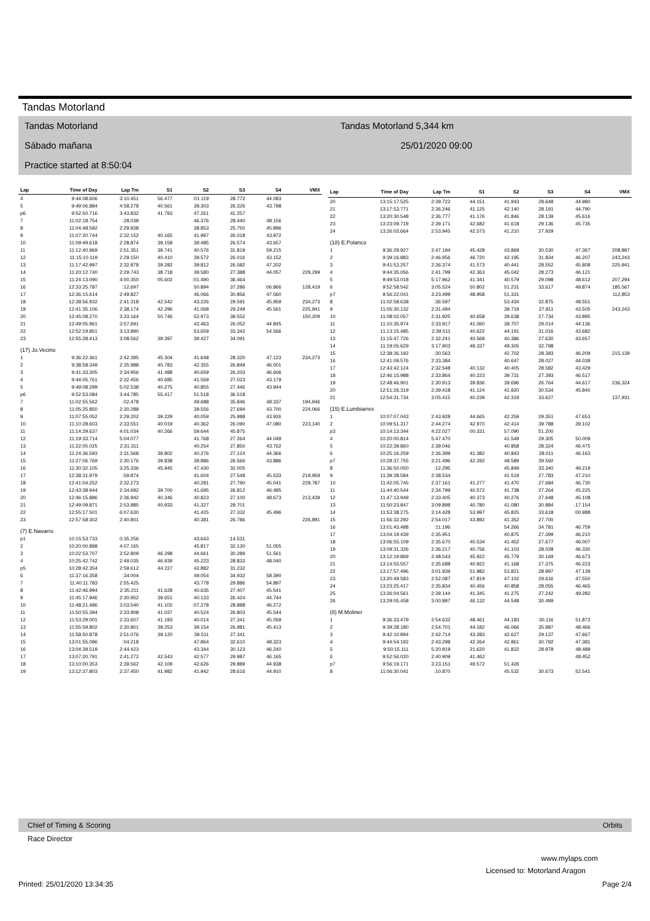Tandas Motorland
Tandas Motorland Tandas Motorland 5,344 km
Sábado mañana 25/01/2020 09:00
Practice started at 8:50:04
| Lap | Time of Day | Lap Tm | S1 | S2 | S3 | S4 | VMX |
| --- | --- | --- | --- | --- | --- | --- | --- |
| 4 | 9:44:08.606 | 3:10.451 | 56.477 | :01.119 | 28.772 | 44.083 | |
| 5 | 9:49:06.884 | 4:58.278 | 40.561 | 39.303 | 26.326 | 43.798 | |
| p6 | 9:52:50.716 | 3:43.832 | 41.793 | 47.261 | 41.257 | | |
| 7 | 11:02:18.754 | :28.038 | | 46.376 | 28.440 | 48.156 | |
| 8 | 11:04:48.592 | 2:29.838 | | 38.853 | 25.750 | 45.896 | |
| 9 | 11:07:20.744 | 2:32.152 | 40.165 | 41.997 | 26.018 | 43.972 | |
| 10 | 11:09:49.618 | 2:28.874 | 39.158 | 39.485 | 26.574 | 43.657 | |
| 11 | 11:12:40.969 | 2:51.351 | 39.741 | 40.576 | 31.819 | 59.215 | |
| 12 | 11:15:10.119 | 2:29.150 | 40.410 | 39.572 | 26.016 | 43.152 | |
| 13 | 11:17:42.997 | 2:32.878 | 39.282 | 39.812 | 26.582 | 47.202 | |
| 14 | 11:20:12.740 | 2:29.743 | 38.718 | 39.580 | 27.388 | 44.057 | 229,299 |
| 15 | 11:24:13.090 | 4:00.350 | 05.602 | :01.490 | 36.464 | | |
| 16 | 12:33:25.787 | :12.697 | | 50.894 | 37.286 | :06.866 | 128,419 |
| 17 | 12:36:15.614 | 2:49.827 | | 46.066 | 30.856 | 47.560 | |
| 18 | 12:38:56.932 | 2:41.318 | 42.542 | 43.226 | 29.591 | 45.959 | 234,273 |
| 19 | 12:41:35.106 | 2:38.174 | 42.296 | 41.068 | 29.249 | 45.561 | 225,941 |
| 20 | 12:45:08.270 | 3:33.164 | 50.746 | 52.973 | 39.552 | | 150,209 |
| 21 | 12:49:05.961 | 3:57.691 | | 42.463 | 26.052 | 44.845 | |
| 22 | 12:52:19.851 | 3:13.890 | | 53.659 | 33.342 | 54.566 | |
| 23 | 12:55:28.413 | 3:08.562 | 39.397 | 39.427 | 34.091 | | |
| (17) Jo.Vecino | | | | | | | |
| 1 | 9:36:22.361 | 2:42.395 | 45.304 | 41.648 | 28.320 | 47.123 | 234,273 |
| 2 | 9:38:58.349 | 2:35.988 | 40.783 | 42.355 | 26.849 | 46.001 | |
| 3 | 9:41:33.305 | 2:34.956 | 41.488 | 40.659 | 26.203 | 46.606 | |
| 4 | 9:44:05.761 | 2:32.456 | 40.685 | 41.569 | 27.023 | 43.179 | |
| 5 | 9:49:08.299 | 5:02.538 | 40.275 | 40.855 | 27.446 | 43.944 | |
| p6 | 9:52:53.084 | 3:44.785 | 55.417 | 51.518 | 36.518 | | |
| 7 | 11:02:55.562 | :02.478 | | 49.688 | 35.846 | 48.337 | 194,946 |
| 8 | 11:05:25.850 | 2:30.288 | | 39.556 | 27.694 | 43.700 | 224,066 |
| 9 | 11:07:55.052 | 2:29.202 | 39.229 | 40.059 | 25.988 | 43.926 | |
| 10 | 11:10:28.603 | 2:33.551 | 40.019 | 40.362 | 26.090 | 47.080 | 223,140 |
| 11 | 11:14:29.637 | 4:01.034 | 40.266 | 59.644 | 45.875 | | |
| 12 | 11:19:33.714 | 5:04.077 | | 41.768 | 27.264 | 44.049 | |
| 13 | 11:22:05.025 | 2:31.311 | | 40.254 | 27.850 | 43.762 | |
| 14 | 11:24:36.593 | 2:31.568 | 39.802 | 40.276 | 27.124 | 44.366 | |
| 15 | 11:27:06.769 | 2:30.176 | 39.838 | 39.886 | 26.566 | 43.886 | |
| 16 | 11:30:32.105 | 3:25.336 | 45.945 | 47.430 | 32.005 | | |
| 17 | 12:38:31.979 | :59.874 | | 41.604 | 27.548 | 45.533 | 219,959 |
| 18 | 12:41:04.252 | 2:32.273 | | 40.281 | 27.790 | 45.041 | 229,787 |
| 19 | 12:43:38.944 | 2:34.692 | 39.700 | 41.695 | 26.812 | 46.485 | |
| 20 | 12:46:15.886 | 2:36.942 | 40.346 | 40.823 | 27.100 | 48.673 | 213,439 |
| 21 | 12:49:09.871 | 2:53.985 | 40.933 | 41.327 | 29.701 | | |
| 22 | 12:55:17.501 | 6:07.630 | | 41.425 | 27.332 | 45.496 | |
| 23 | 12:57:58.302 | 2:40.801 | | 40.381 | 26.786 | | 226,891 |
| (7) E.Navarro | | | | | | | |
| p1 | 10:15:53.733 | 0:35.256 | | 43.643 | :14.531 | | |
| 2 | 10:20:00.898 | 4:07.165 | | 45.817 | 32.130 | 51.055 | |
| 3 | 10:22:53.707 | 2:52.809 | 46.298 | 44.661 | 30.289 | 51.561 | |
| 4 | 10:25:42.742 | 2:49.035 | 46.939 | 45.223 | 28.833 | 48.040 | |
| p5 | 10:28:42.354 | 2:59.612 | 44.227 | 42.882 | 31.232 | | |
| 6 | 11:37:16.358 | :34.004 | | 49.054 | 34.932 | 58.390 | |
| 7 | 11:40:11.783 | 2:55.425 | | 43.778 | 29.886 | 54.897 | |
| 8 | 11:42:46.994 | 2:35.211 | 41.628 | 40.635 | 27.407 | 45.541 | |
| 9 | 11:45:17.946 | 2:30.952 | 39.651 | 40.133 | 26.424 | 44.744 | |
| 10 | 11:48:21.486 | 3:03.540 | 41.102 | :07.278 | 28.888 | 46.272 | |
| 11 | 11:50:55.394 | 2:33.908 | 41.037 | 40.524 | 26.803 | 45.544 | |
| 12 | 11:53:29.001 | 2:33.607 | 41.193 | 40.014 | 27.341 | 45.059 | |
| 13 | 11:55:59.802 | 2:30.801 | 39.253 | 39.154 | 26.981 | 45.413 | |
| 14 | 11:58:50.878 | 2:51.076 | 39.120 | 39.511 | 27.341 | | |
| 15 | 13:01:55.096 | :04.218 | | 47.864 | 32.610 | 48.323 | |
| 16 | 13:04:39.519 | 2:44.423 | | 43.344 | 30.123 | 46.240 | |
| 17 | 13:07:20.791 | 2:41.272 | 42.543 | 42.577 | 29.987 | 46.165 | |
| 18 | 13:10:00.353 | 2:39.562 | 42.109 | 42.626 | 29.889 | 44.938 | |
| 19 | 13:12:37.803 | 2:37.450 | 41.982 | 41.942 | 28.616 | 44.910 | |
| Lap | Time of Day | Lap Tm | S1 | S2 | S3 | S4 | VMX |
| --- | --- | --- | --- | --- | --- | --- | --- |
| 20 | 13:15:17.525 | 2:39.722 | 44.151 | 41.943 | 28.648 | 44.980 | |
| 21 | 13:17:53.771 | 2:36.246 | 41.125 | 42.140 | 28.191 | 44.790 | |
| 22 | 13:20:30.548 | 2:36.777 | 41.176 | 41.846 | 28.139 | 45.616 | |
| 23 | 13:23:09.719 | 2:39.171 | 42.682 | 41.618 | 29.136 | 45.735 | |
| 24 | 13:26:03.664 | 2:53.945 | 42.573 | 41.210 | 27.929 | | |
| (18) E.Polanco | | | | | | | |
| 1 | 9:36:29.927 | 2:47.194 | 45.428 | 43.869 | 30.530 | 47.367 | 208,897 |
| 2 | 9:39:16.883 | 2:46.956 | 46.720 | 42.195 | 31.834 | 46.207 | 243,243 |
| 3 | 9:41:53.257 | 2:36.374 | 41.573 | 40.441 | 28.552 | 45.808 | 225,941 |
| 4 | 9:44:35.056 | 2:41.799 | 42.363 | 45.042 | 28.273 | 46.121 | |
| 5 | 9:49:53.018 | 5:17.962 | 41.341 | 40.579 | 29.098 | 48.612 | 207,294 |
| 6 | 9:52:58.542 | 3:05.524 | 50.802 | 51.231 | 33.617 | 49.874 | 185,567 |
| p7 | 9:56:22.041 | 3:23.499 | 48.958 | 51.331 | | | 112,853 |
| 8 | 11:02:58.638 | :36.597 | | 53.434 | 32.875 | 48.551 | |
| 9 | 11:05:30.132 | 2:31.494 | | 39.719 | 27.811 | 43.505 | 243,243 |
| 10 | 11:08:02.057 | 2:31.925 | 40.658 | 39.638 | 27.734 | 43.895 | |
| 11 | 11:10:35.974 | 2:33.917 | 41.060 | 39.707 | 29.014 | 44.136 | |
| 12 | 11:13:15.485 | 2:39.511 | 40.622 | 44.191 | 31.016 | 43.682 | |
| 13 | 11:15:47.726 | 2:32.241 | 40.568 | 40.386 | 27.630 | 43.657 | |
| 14 | 11:19:05.629 | 3:17.903 | 49.337 | 49.305 | 32.798 | | |
| 15 | 12:38:36.192 | :30.563 | | 42.702 | 28.393 | 46.209 | 215,139 |
| 16 | 12:41:09.576 | 2:33.384 | | 40.647 | 28.027 | 44.039 | |
| 17 | 12:43:42.124 | 2:32.548 | 40.132 | 40.405 | 28.582 | 43.429 | |
| 18 | 12:46:15.988 | 2:33.864 | 40.223 | 39.731 | 27.393 | 46.517 | |
| 19 | 12:48:46.901 | 2:30.913 | 39.836 | 39.696 | 26.764 | 44.617 | 236,324 |
| 20 | 12:51:26.319 | 2:39.418 | 41.124 | 41.920 | 30.534 | 45.840 | |
| 21 | 12:54:31.734 | 3:05.415 | 40.239 | 42.319 | 33.627 | | 137,931 |
| (15) E.Lumbiarres | | | | | | | |
| 1 | 10:07:07.043 | 2:43.928 | 44.665 | 42.259 | 29.351 | 47.653 | |
| 2 | 10:09:51.317 | 2:44.274 | 42.970 | 42.414 | 39.788 | 39.102 | |
| p3 | 10:14:13.344 | 4:22.027 | 00.331 | 57.090 | 51.200 | | |
| 4 | 10:20:00.814 | 5:47.470 | | 41.549 | 29.305 | 50.009 | |
| 5 | 10:22:39.860 | 2:39.046 | | 40.858 | 28.324 | 46.475 | |
| 6 | 10:25:16.259 | 2:36.399 | 41.382 | 40.843 | 28.011 | 46.163 | |
| p7 | 10:28:37.755 | 3:21.496 | 42.292 | 48.589 | 39.592 | | |
| 8 | 11:36:50.050 | :12.295 | | 45.849 | 33.340 | 49.219 | |
| 9 | 11:39:28.584 | 2:38.534 | | 41.519 | 27.783 | 47.210 | |
| 10 | 11:42:05.745 | 2:37.161 | 41.277 | 41.470 | 27.684 | 46.730 | |
| 11 | 11:44:40.544 | 2:34.799 | 40.572 | 41.738 | 27.264 | 45.225 | |
| 12 | 11:47:13.949 | 2:33.405 | 40.373 | 40.276 | 27.648 | 45.108 | |
| 13 | 11:50:23.847 | 3:09.898 | 40.780 | 41.080 | 30.884 | :17.154 | |
| 14 | 11:53:38.275 | 3:14.428 | 53.997 | 45.825 | 33.618 | :00.988 | |
| 15 | 11:56:32.292 | 2:54.017 | 43.892 | 41.352 | 27.700 | | |
| 16 | 13:01:43.488 | :11.196 | | 54.266 | 34.781 | 46.759 | |
| 17 | 13:04:19.439 | 2:35.951 | | 40.875 | 27.399 | 46.210 | |
| 18 | 13:06:55.109 | 2:35.670 | 40.534 | 41.452 | 27.677 | 46.007 | |
| 19 | 13:09:31.326 | 2:36.217 | 40.756 | 41.103 | 28.028 | 46.330 | |
| 20 | 13:12:19.869 | 2:48.543 | 45.922 | 45.779 | 30.169 | 46.673 | |
| 21 | 13:14:55.557 | 2:35.688 | 40.922 | 41.168 | 27.375 | 46.223 | |
| 22 | 13:17:57.496 | 3:01.939 | 51.982 | 53.821 | 28.997 | 47.139 | |
| 23 | 13:20:49.583 | 2:52.087 | 47.819 | 47.102 | 29.616 | 47.550 | |
| 24 | 13:23:25.417 | 2:35.834 | 40.456 | 40.858 | 28.055 | 46.465 | |
| 25 | 13:26:04.561 | 2:39.144 | 41.345 | 41.275 | 27.242 | 49.282 | |
| 26 | 13:29:05.458 | 3:00.897 | 46.132 | 44.548 | 30.499 | | |
| (8) M.Moliner | | | | | | | |
| 1 | 9:36:33.479 | 2:54.632 | 48.461 | 44.183 | 30.116 | 51.872 | |
| 2 | 9:39:28.180 | 2:54.701 | 44.182 | 46.066 | 35.987 | 48.466 | |
| 3 | 9:42:10.894 | 2:42.714 | 43.283 | 42.627 | 29.137 | 47.667 | |
| 4 | 9:44:54.192 | 2:43.298 | 42.264 | 42.861 | 30.792 | 47.381 | |
| 5 | 9:50:15.111 | 5:20.919 | 21.620 | 41.832 | 28.978 | 48.489 | |
| 6 | 9:52:56.020 | 2:40.909 | 41.462 | | | 48.452 | |
| p7 | 9:56:19.171 | 3:23.151 | 49.572 | 51.426 | | | |
| 8 | 11:06:30.041 | :10.870 | | 45.532 | 30.673 | 52.541 | |
Chief of Timing & Scoring Orbits
Race Director
www.mylaps.com
Licensed to: Motorland Aragon
Printed: 25/01/2020 13:34:35 Page 2/4